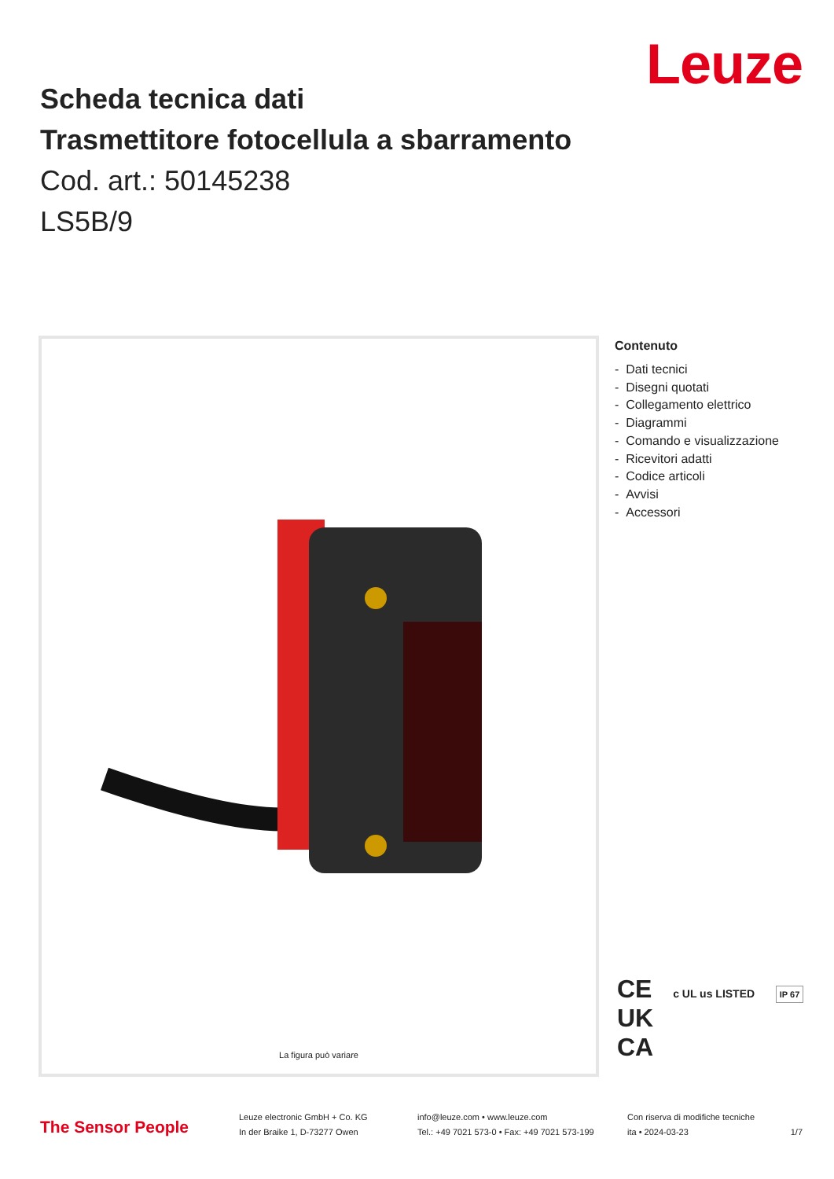Leuze
Scheda tecnica dati
Trasmettitore fotocellula a sbarramento
Cod. art.: 50145238
LS5B/9
La figura può variare
Contenuto
- Dati tecnici
- Disegni quotati
- Collegamento elettrico
- Diagrammi
- Comando e visualizzazione
- Ricevitori adatti
- Codice articoli
- Avvisi
- Accessori
CE c UL us LISTED IP 67
UK
CA
The Sensor People
Leuze electronic GmbH + Co. KG
In der Braike 1, D-73277 Owen
info@leuze.com • www.leuze.com
Tel.: +49 7021 573-0 • Fax: +49 7021 573-199
Con riserva di modifiche tecniche
ita • 2024-03-23
1/7